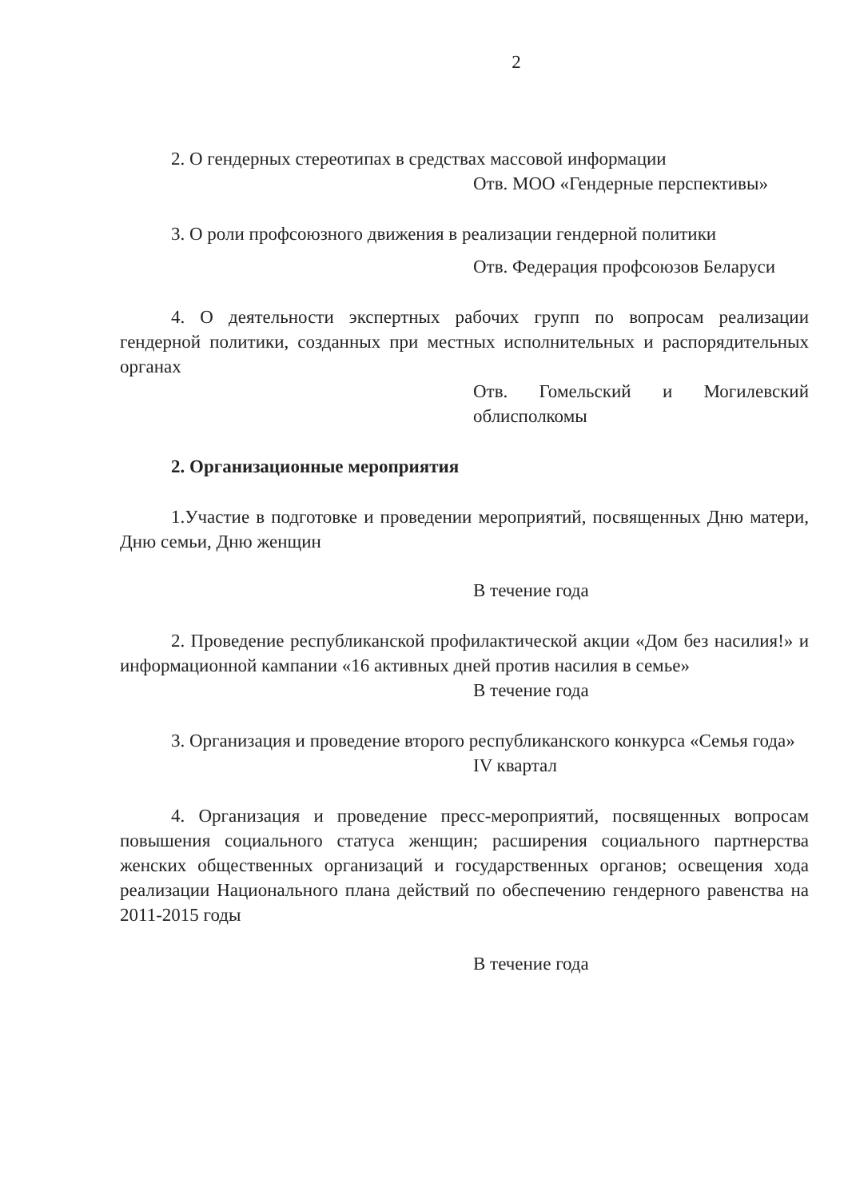2
2. О гендерных стереотипах в средствах массовой информации
Отв. МОО «Гендерные перспективы»
3. О роли профсоюзного движения в реализации гендерной политики
Отв. Федерация профсоюзов Беларуси
4. О деятельности экспертных рабочих групп по вопросам реализации гендерной политики, созданных при местных исполнительных и распорядительных органах
Отв. Гомельский и Могилевский облисполкомы
2. Организационные мероприятия
1.Участие в подготовке и проведении мероприятий, посвященных Дню матери, Дню семьи, Дню женщин
В течение года
2. Проведение республиканской профилактической акции «Дом без насилия!» и информационной кампании «16 активных дней против насилия в семье»
В течение года
3. Организация и проведение второго республиканского конкурса «Семья года»
IV квартал
4. Организация и проведение пресс-мероприятий, посвященных вопросам повышения социального статуса женщин; расширения социального партнерства женских общественных организаций и государственных органов; освещения хода реализации Национального плана действий по обеспечению гендерного равенства на 2011-2015 годы
В течение года